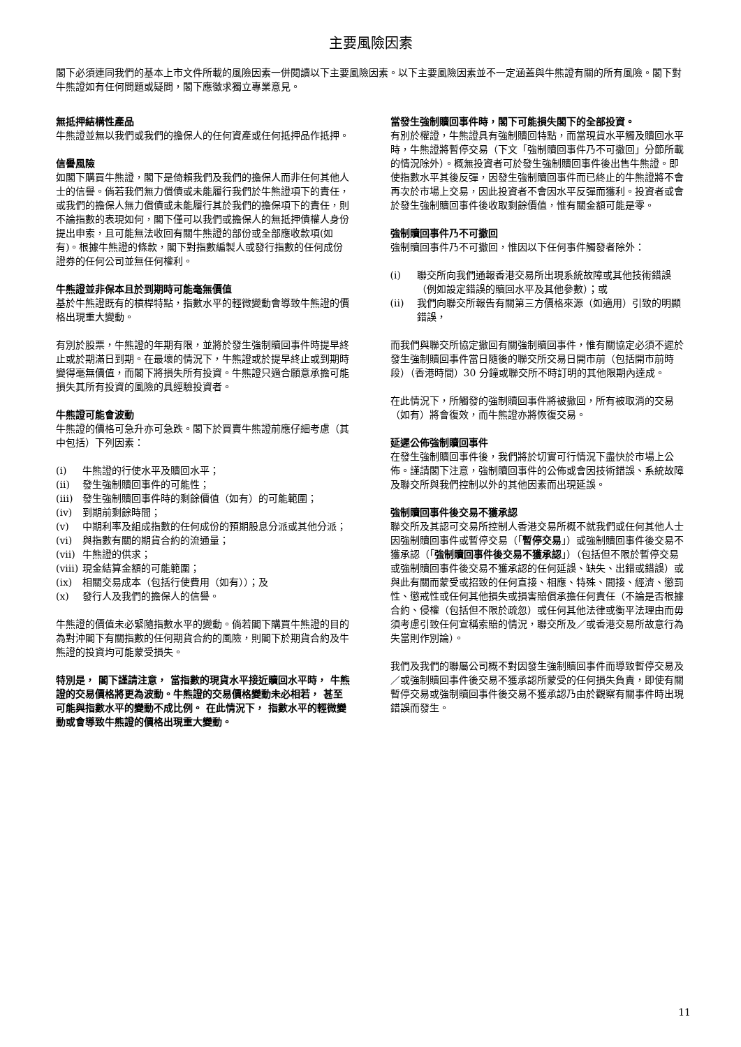主要風險因素
閣下必須連同我們的基本上市文件所載的風險因素一併閱讀以下主要風險因素。以下主要風險因素並不一定涵蓋與牛熊證有關的所有風險。閣下對牛熊證如有任何問題或疑問，閣下應徵求獨立專業意見。
無抵押結構性產品
牛熊證並無以我們或我們的擔保人的任何資產或任何抵押品作抵押。
信譽風險
如閣下購買牛熊證，閣下是倚賴我們及我們的擔保人而非任何其他人士的信譽。倘若我們無力償債或未能履行我們於牛熊證項下的責任，或我們的擔保人無力償債或未能履行其於我們的擔保項下的責任，則不論指數的表現如何，閣下僅可以我們或擔保人的無抵押債權人身份提出申索，且可能無法收回有關牛熊證的部份或全部應收款項(如有)。根據牛熊證的條款，閣下對指數編製人或發行指數的任何成份證券的任何公司並無任何權利。
牛熊證並非保本且於到期時可能毫無價值
基於牛熊證既有的槓桿特點，指數水平的輕微變動會導致牛熊證的價格出現重大變動。
有別於股票，牛熊證的年期有限，並將於發生強制贖回事件時提早終止或於期滿日到期。在最壞的情況下，牛熊證或於提早終止或到期時變得毫無價值，而閣下將損失所有投資。牛熊證只適合願意承擔可能損失其所有投資的風險的具經驗投資者。
牛熊證可能會波動
牛熊證的價格可急升亦可急跌。閣下於買賣牛熊證前應仔細考慮（其中包括）下列因素：
(i) 牛熊證的行使水平及贖回水平；
(ii) 發生強制贖回事件的可能性；
(iii) 發生強制贖回事件時的剩餘價值（如有）的可能範圍；
(iv) 到期前剩餘時間；
(v) 中期利率及組成指數的任何成份的預期股息分派或其他分派；
(vi) 與指數有關的期貨合約的流通量；
(vii) 牛熊證的供求；
(viii) 現金結算金額的可能範圍；
(ix) 相關交易成本（包括行使費用（如有））；及
(x) 發行人及我們的擔保人的信譽。
牛熊證的價值未必緊隨指數水平的變動。倘若閣下購買牛熊證的目的為對沖閣下有關指數的任何期貨合約的風險，則閣下於期貨合約及牛熊證的投資均可能蒙受損失。
特別是， 閣下謹請注意， 當指數的現貨水平接近贖回水平時， 牛熊證的交易價格將更為波動。牛熊證的交易價格變動未必相若， 甚至可能與指數水平的變動不成比例。 在此情況下， 指數水平的輕微變動或會導致牛熊證的價格出現重大變動。
當發生強制贖回事件時，閣下可能損失閣下的全部投資。
有別於權證，牛熊證具有強制贖回特點，而當現貨水平觸及贖回水平時，牛熊證將暫停交易（下文「強制贖回事件乃不可撤回」分節所載的情況除外）。概無投資者可於發生強制贖回事件後出售牛熊證。即使指數水平其後反彈，因發生強制贖回事件而已終止的牛熊證將不會再次於市場上交易，因此投資者不會因水平反彈而獲利。投資者或會於發生強制贖回事件後收取剩餘價值，惟有關金額可能是零。
強制贖回事件乃不可撤回
強制贖回事件乃不可撤回，惟因以下任何事件觸發者除外：
(i) 聯交所向我們通報香港交易所出現系統故障或其他技術錯誤（例如設定錯誤的贖回水平及其他參數）；或
(ii) 我們向聯交所報告有關第三方價格來源（如適用）引致的明顯錯誤，
而我們與聯交所協定撤回有關強制贖回事件，惟有關協定必須不遲於發生強制贖回事件當日隨後的聯交所交易日開市前（包括開市前時段）（香港時間）30 分鐘或聯交所不時訂明的其他限期內達成。
在此情況下，所觸發的強制贖回事件將被撤回，所有被取消的交易（如有）將會復效，而牛熊證亦將恢復交易。
延遲公佈強制贖回事件
在發生強制贖回事件後，我們將於切實可行情況下盡快於市場上公佈。謹請閣下注意，強制贖回事件的公佈或會因技術錯誤、系統故障及聯交所與我們控制以外的其他因素而出現延誤。
強制贖回事件後交易不獲承認
聯交所及其認可交易所控制人香港交易所概不就我們或任何其他人士因強制贖回事件或暫停交易（「暫停交易」）或強制贖回事件後交易不獲承認（「強制贖回事件後交易不獲承認」）（包括但不限於暫停交易或強制贖回事件後交易不獲承認的任何延誤、缺失、出錯或錯誤）或與此有關而蒙受或招致的任何直接、相應、特殊、間接、經濟、懲罰性、懲戒性或任何其他損失或損害賠償承擔任何責任（不論是否根據合約、侵權（包括但不限於疏忽）或任何其他法律或衡平法理由而毋須考慮引致任何宣稱索賠的情況，聯交所及／或香港交易所故意行為失當則作別論）。
我們及我們的聯屬公司概不對因發生強制贖回事件而導致暫停交易及／或強制贖回事件後交易不獲承認所蒙受的任何損失負責，即使有關暫停交易或強制贖回事件後交易不獲承認乃由於觀察有關事件時出現錯誤而發生。
11